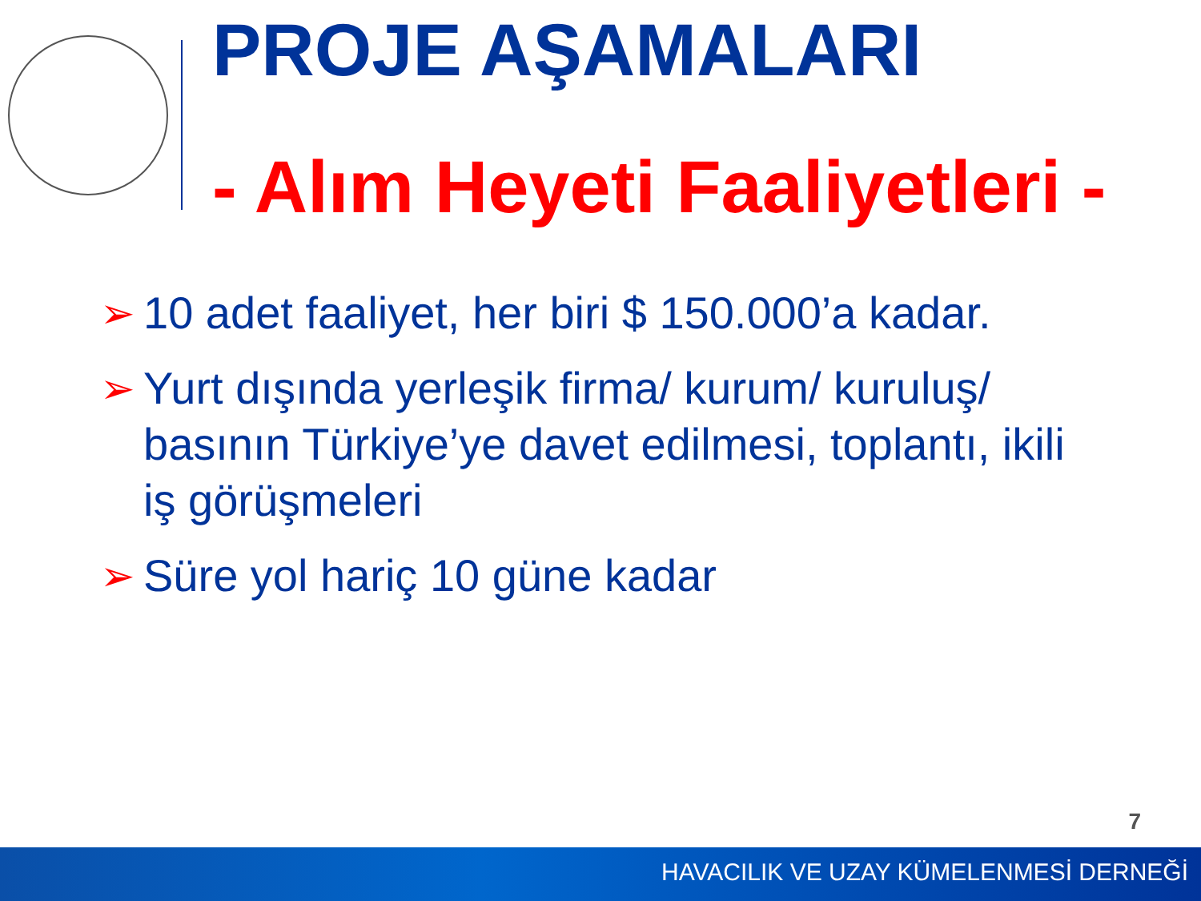PROJE AŞAMALARI
- Alım Heyeti Faaliyetleri -
➢ 10 adet faaliyet, her biri $ 150.000’a kadar.
➢ Yurt dışında yerleşik firma/ kurum/ kuruluş/ basının Türkiye’ye davet edilmesi, toplantı, ikili iş görüşmeleri
➢ Süre yol hariç 10 güne kadar
7
HAVACILIK VE UZAY KÜMELENMESİ DERNEĞİ